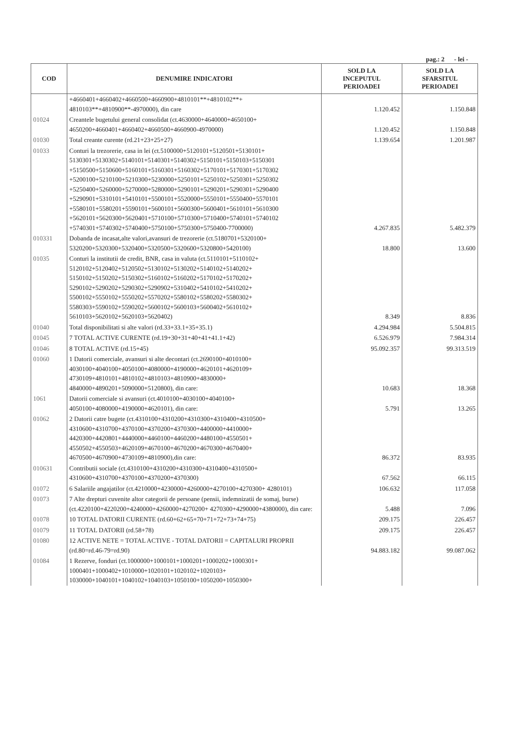pag.: 2 - lei -
| COD | DENUMIRE INDICATORI | SOLD LA INCEPUTUL PERIOADEI | SOLD LA SFARSITUL PERIOADEI |
| --- | --- | --- | --- |
| | +4660401+4660402+4660500+4660900+4810101**+4810102**+ 4810103**+4810900**-4970000), din care | 1.120.452 | 1.150.848 |
| 01024 | Creantele bugetului general consolidat (ct.4630000+4640000+4650100+ 4650200+4660401+4660402+4660500+4660900-4970000) | 1.120.452 | 1.150.848 |
| 01030 | Total creante curente (rd.21+23+25+27) | 1.139.654 | 1.201.987 |
| 01033 | Conturi la trezorerie, casa in lei (ct.5100000+5120101+5120501+5130101+ 5130301+5130302+5140101+5140301+5140302+5150101+5150103+5150301 +5150500+5150600+5160101+5160301+5160302+5170101+5170301+5170302 +5200100+5210100+5210300+5230000+5250101+5250102+5250301+5250302 +5250400+5260000+5270000+5280000+5290101+5290201+5290301+5290400 +5290901+5310101+5410101+5500101+5520000+5550101+5550400+5570101 +5580101+5580201+5590101+5600101+5600300+5600401+5610101+5610300 +5620101+5620300+5620401+5710100+5710300+5710400+5740101+5740102 +5740301+5740302+5740400+5750100+5750300+5750400-7700000) | 4.267.835 | 5.482.379 |
| 010331 | Dobanda de incasat,alte valori,avansuri de trezorerie (ct.5180701+5320100+ 5320200+5320300+5320400+5320500+5320600+5320800+5420100) | 18.800 | 13.600 |
| 01035 | Conturi la institutii de credit, BNR, casa in valuta (ct.5110101+5110102+ 5120102+5120402+5120502+5130102+5130202+5140102+5140202+ 5150102+5150202+5150302+5160102+5160202+5170102+5170202+ 5290102+5290202+5290302+5290902+5310402+5410102+5410202+ 5500102+5550102+5550202+5570202+5580102+5580202+5580302+ 5580303+5590102+5590202+5600102+5600103+5600402+5610102+ 5610103+5620102+5620103+5620402) | 8.349 | 8.836 |
| 01040 | Total disponibilitati si alte valori (rd.33+33.1+35+35.1) | 4.294.984 | 5.504.815 |
| 01045 | 7 TOTAL ACTIVE CURENTE (rd.19+30+31+40+41+41.1+42) | 6.526.979 | 7.984.314 |
| 01046 | 8 TOTAL ACTIVE (rd.15+45) | 95.092.357 | 99.313.519 |
| 01060 | 1 Datorii comerciale, avansuri si alte decontari (ct.2690100+4010100+ 4030100+4040100+4050100+4080000+4190000+4620101+4620109+ 4730109+4810101+4810102+4810103+4810900+4830000+ 4840000+4890201+5090000+5120800), din care: | 10.683 | 18.368 |
| 1061 | Datorii comerciale si avansuri (ct.4010100+4030100+4040100+ 4050100+4080000+4190000+4620101), din care: | 5.791 | 13.265 |
| 01062 | 2 Datorii catre bugete (ct.4310100+4310200+4310300+4310400+4310500+ 4310600+4310700+4370100+4370200+4370300+4400000+4410000+ 4420300+4420801+4440000+4460100+4460200+4480100+4550501+ 4550502+4550503+4620109+4670100+4670200+4670300+4670400+ 4670500+4670900+4730109+4810900),din care: | 86.372 | 83.935 |
| 010631 | Contributii sociale (ct.4310100+4310200+4310300+4310400+4310500+ 4310600+4310700+4370100+4370200+4370300) | 67.562 | 66.115 |
| 01072 | 6 Salariile angajatilor (ct.4210000+4230000+4260000+4270100+4270300+ 4280101) | 106.632 | 117.058 |
| 01073 | 7 Alte drepturi cuvenite altor categorii de persoane (pensii, indemnizatii de somaj, burse) (ct.4220100+4220200+4240000+4260000+4270200+ 4270300+4290000+4380000), din care: | 5.488 | 7.096 |
| 01078 | 10 TOTAL DATORII CURENTE (rd.60+62+65+70+71+72+73+74+75) | 209.175 | 226.457 |
| 01079 | 11 TOTAL DATORII (rd.58+78) | 209.175 | 226.457 |
| 01080 | 12 ACTIVE NETE = TOTAL ACTIVE - TOTAL DATORII = CAPITALURI PROPRII (rd.80=rd.46-79=rd.90) | 94.883.182 | 99.087.062 |
| 01084 | 1 Rezerve, fonduri (ct.1000000+1000101+1000201+1000202+1000301+ 1000401+1000402+1010000+1020101+1020102+1020103+ 1030000+1040101+1040102+1040103+1050100+1050200+1050300+ | | |